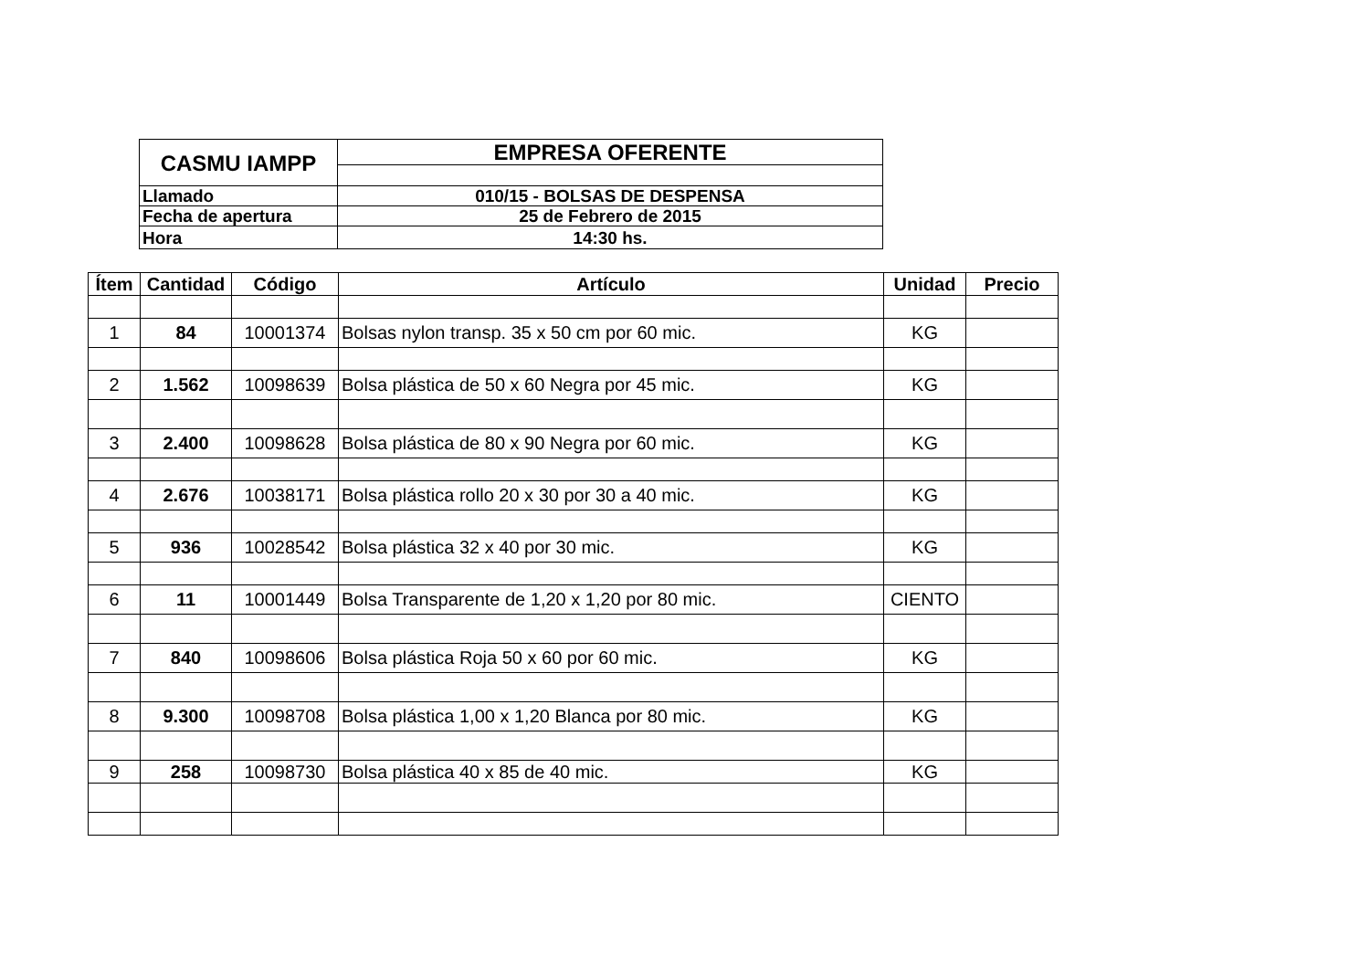| CASMU IAMPP | EMPRESA OFERENTE |
| Llamado | 010/15 - BOLSAS DE DESPENSA |
| Fecha de apertura | 25 de Febrero de 2015 |
| Hora | 14:30 hs. |
| Ítem | Cantidad | Código | Artículo | Unidad | Precio |
| --- | --- | --- | --- | --- | --- |
| 1 | 84 | 10001374 | Bolsas nylon transp. 35 x 50 cm por 60 mic. | KG | |
| 2 | 1.562 | 10098639 | Bolsa plástica de 50 x 60 Negra por 45 mic. | KG | |
| 3 | 2.400 | 10098628 | Bolsa plástica de 80 x 90 Negra por 60 mic. | KG | |
| 4 | 2.676 | 10038171 | Bolsa plástica rollo 20 x 30 por 30 a 40 mic. | KG | |
| 5 | 936 | 10028542 | Bolsa plástica 32 x 40 por 30 mic. | KG | |
| 6 | 11 | 10001449 | Bolsa Transparente de 1,20 x 1,20 por 80 mic. | CIENTO | |
| 7 | 840 | 10098606 | Bolsa plástica Roja 50 x 60 por 60 mic. | KG | |
| 8 | 9.300 | 10098708 | Bolsa plástica 1,00 x 1,20 Blanca por 80 mic. | KG | |
| 9 | 258 | 10098730 | Bolsa plástica 40 x 85 de 40 mic. | KG | |